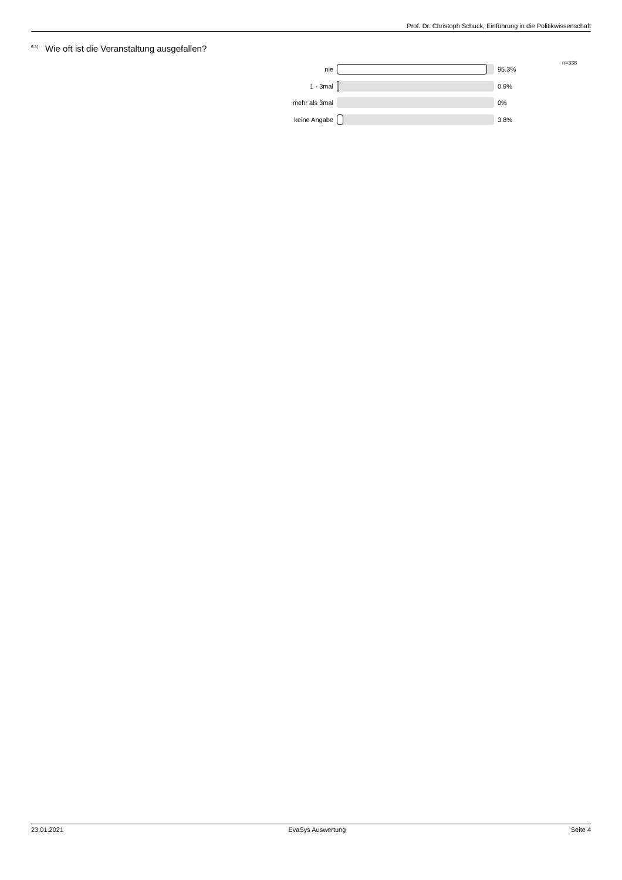Prof. Dr. Christoph Schuck, Einführung in die Politikwissenschaft
<sup>6.3)</sup>Wie oft ist die Veranstaltung ausgefallen?
n=338
nie 95.3%
1 - 3mal 0.9%
mehr als 3mal 0%
keine Angabe 3.8%
23.01.2021 EvaSys Auswertung Seite 4